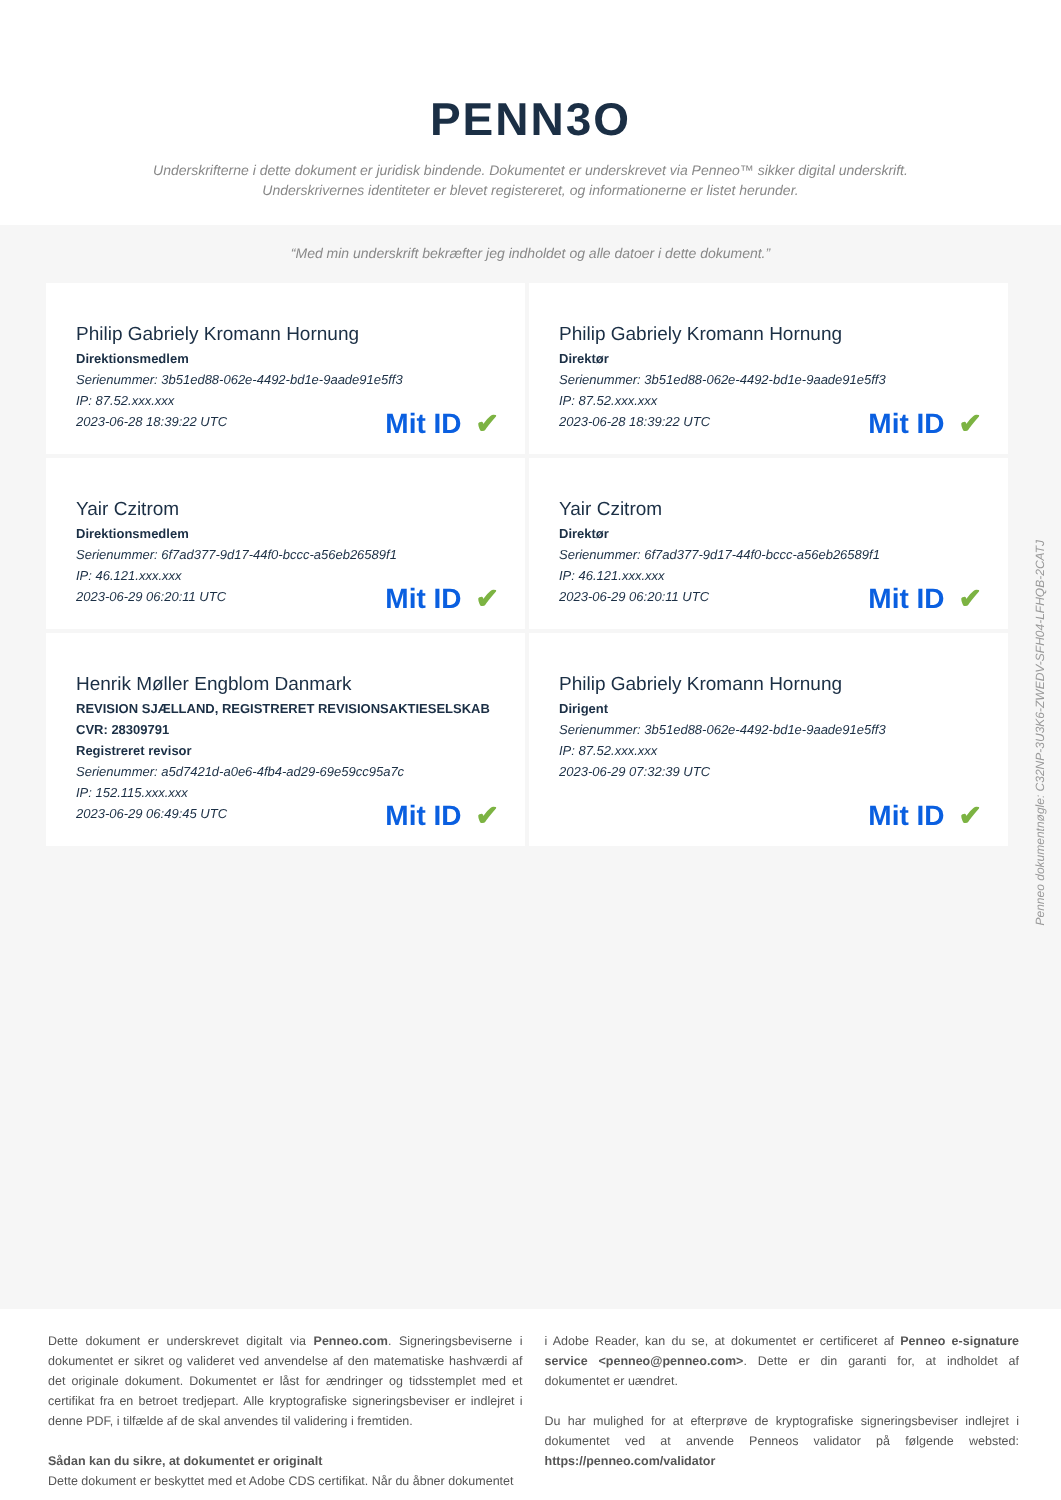PENN3O
Underskrifterne i dette dokument er juridisk bindende. Dokumentet er underskrevet via Penneo™ sikker digital underskrift.
Underskrivernes identiteter er blevet registereret, og informationerne er listet herunder.
“Med min underskrift bekræfter jeg indholdet og alle datoer i dette dokument.”
Philip Gabriely Kromann Hornung
Direktionsmedlem
Serienummer: 3b51ed88-062e-4492-bd1e-9aade91e5ff3
IP: 87.52.xxx.xxx
2023-06-28 18:39:22 UTC
Mit ID ✔
Philip Gabriely Kromann Hornung
Direktør
Serienummer: 3b51ed88-062e-4492-bd1e-9aade91e5ff3
IP: 87.52.xxx.xxx
2023-06-28 18:39:22 UTC
Mit ID ✔
Yair Czitrom
Direktionsmedlem
Serienummer: 6f7ad377-9d17-44f0-bccc-a56eb26589f1
IP: 46.121.xxx.xxx
2023-06-29 06:20:11 UTC
Mit ID ✔
Yair Czitrom
Direktør
Serienummer: 6f7ad377-9d17-44f0-bccc-a56eb26589f1
IP: 46.121.xxx.xxx
2023-06-29 06:20:11 UTC
Mit ID ✔
Henrik Møller Engblom Danmark
REVISION SJÆLLAND, REGISTRERET REVISIONSAKTIESELSKAB CVR: 28309791
Registreret revisor
Serienummer: a5d7421d-a0e6-4fb4-ad29-69e59cc95a7c
IP: 152.115.xxx.xxx
2023-06-29 06:49:45 UTC
Mit ID ✔
Philip Gabriely Kromann Hornung
Dirigent
Serienummer: 3b51ed88-062e-4492-bd1e-9aade91e5ff3
IP: 87.52.xxx.xxx
2023-06-29 07:32:39 UTC
Mit ID ✔
Penneo dokumentnøgle: C32NP-3U3K6-ZWEDV-SFH04-LFHQB-2CATJ
Dette dokument er underskrevet digitalt via Penneo.com. Signeringsbeviserne i dokumentet er sikret og valideret ved anvendelse af den matematiske hashværdi af det originale dokument. Dokumentet er låst for ændringer og tidsstemplet med et certifikat fra en betroet tredjepart. Alle kryptografiske signeringsbeviser er indlejret i denne PDF, i tilfælde af de skal anvendes til validering i fremtiden.
Sådan kan du sikre, at dokumentet er originalt
Dette dokument er beskyttet med et Adobe CDS certifikat. Når du åbner dokumentet
i Adobe Reader, kan du se, at dokumentet er certificeret af Penneo e-signature service <penneo@penneo.com>. Dette er din garanti for, at indholdet af dokumentet er uændret.
Du har mulighed for at efterprøve de kryptografiske signeringsbeviser indlejret i dokumentet ved at anvende Penneos validator på følgende websted: https://penneo.com/validator